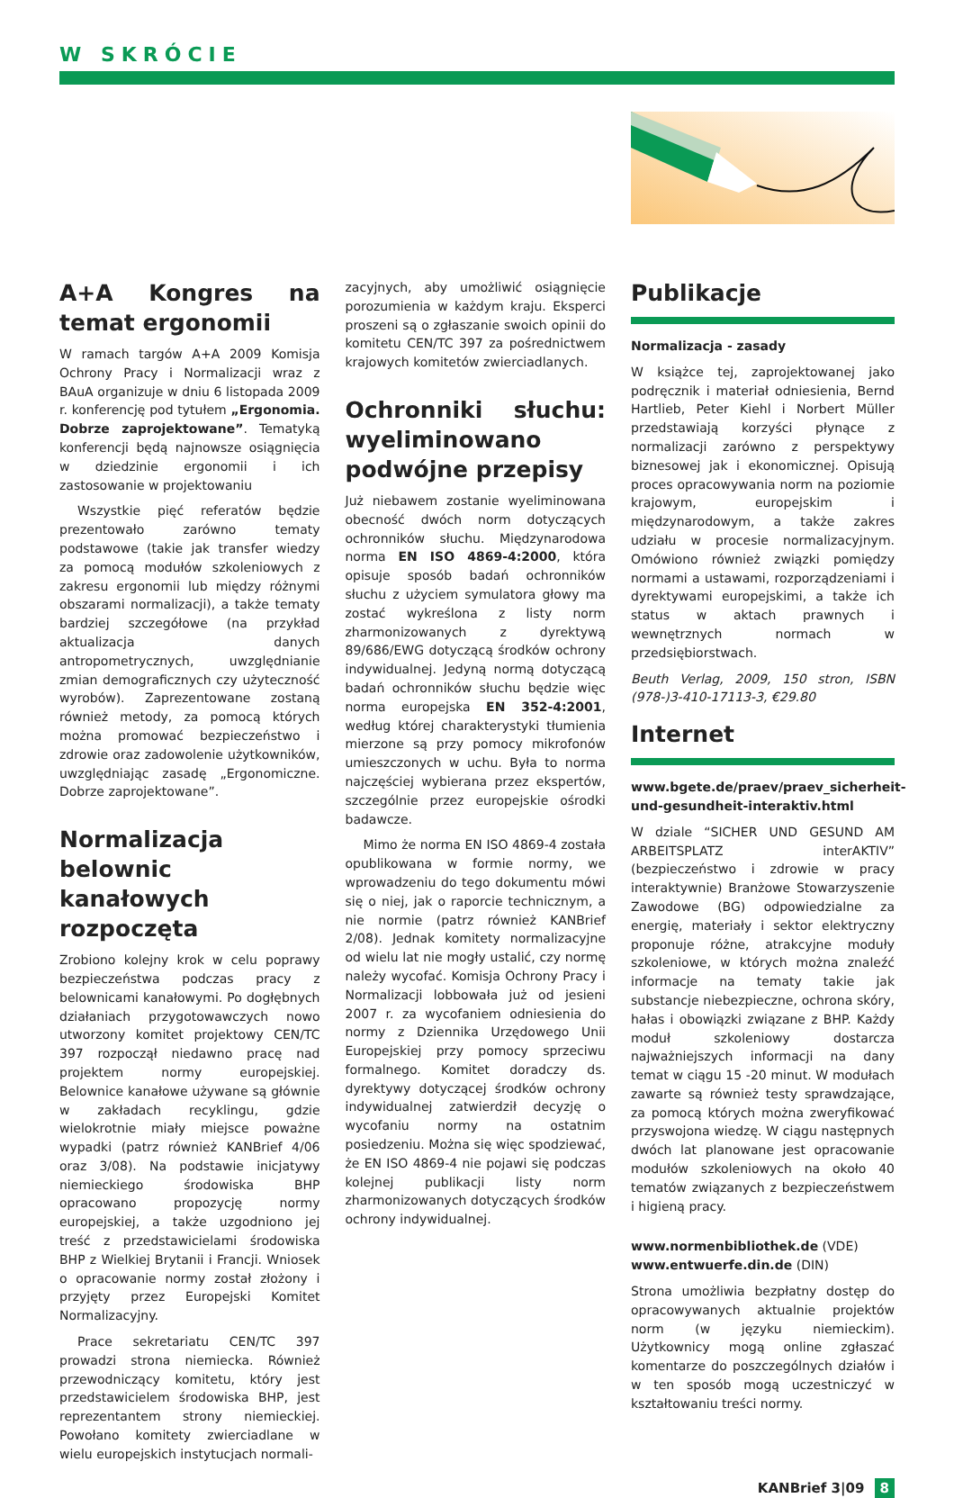W SKRÓCIE
A+A Kongres na temat ergonomii
W ramach targów A+A 2009 Komisja Ochrony Pracy i Normalizacji wraz z BAuA organizuje w dniu 6 listopada 2009 r. konferencję pod tytułem „Ergonomia. Dobrze zaprojektowane”. Tematyką konferencji będą najnowsze osiągnięcia w dziedzinie ergonomii i ich zastosowanie w projektowaniu
Wszystkie pięć referatów będzie prezentowało zarówno tematy podstawowe (takie jak transfer wiedzy za pomocą modułów szkoleniowych z zakresu ergonomii lub między różnymi obszarami normalizacji), a także tematy bardziej szczegółowe (na przykład aktualizacja danych antropometrycznych, uwzględnianie zmian demograficznych czy użyteczność wyrobów). Zaprezentowane zostaną również metody, za pomocą których można promować bezpieczeństwo i zdrowie oraz zadowolenie użytkowników, uwzględniając zasadę „Ergonomiczne. Dobrze zaprojektowane”.
Normalizacja belownic kanałowych rozpoczęta
Zrobiono kolejny krok w celu poprawy bezpieczeństwa podczas pracy z belownicami kanałowymi. Po dogłębnych działaniach przygotowawczych nowo utworzony komitet projektowy CEN/TC 397 rozpoczął niedawno pracę nad projektem normy europejskiej. Belownice kanałowe używane są głównie w zakładach recyklingu, gdzie wielokrotnie miały miejsce poważne wypadki (patrz również KANBrief 4/06 oraz 3/08). Na podstawie inicjatywy niemieckiego środowiska BHP opracowano propozycję normy europejskiej, a także uzgodniono jej treść z przedstawicielami środowiska BHP z Wielkiej Brytanii i Francji. Wniosek o opracowanie normy został złożony i przyjęty przez Europejski Komitet Normalizacyjny.
Prace sekretariatu CEN/TC 397 prowadzi strona niemiecka. Również przewodniczący komitetu, który jest przedstawicielem środowiska BHP, jest reprezentantem strony niemieckiej. Powołano komitety zwierciadlane w wielu europejskich instytucjach normali-
zacyjnych, aby umożliwić osiągnięcie porozumienia w każdym kraju. Eksperci proszeni są o zgłaszanie swoich opinii do komitetu CEN/TC 397 za pośrednictwem krajowych komitetów zwierciadlanych.
Ochronniki słuchu: wyeliminowano podwójne przepisy
Już niebawem zostanie wyeliminowana obecność dwóch norm dotyczących ochronników słuchu. Międzynarodowa norma EN ISO 4869-4:2000, która opisuje sposób badań ochronników słuchu z użyciem symulatora głowy ma zostać wykreślona z listy norm zharmonizowanych z dyrektywą 89/686/EWG dotyczącą środków ochrony indywidualnej. Jedyną normą dotyczącą badań ochronników słuchu będzie więc norma europejska EN 352-4:2001, według której charakterystyki tłumienia mierzone są przy pomocy mikrofonów umieszczonych w uchu. Była to norma najczęściej wybierana przez ekspertów, szczególnie przez europejskie ośrodki badawcze.
Mimo że norma EN ISO 4869-4 została opublikowana w formie normy, we wprowadzeniu do tego dokumentu mówi się o niej, jak o raporcie technicznym, a nie normie (patrz również KANBrief 2/08). Jednak komitety normalizacyjne od wielu lat nie mogły ustalić, czy normę należy wycofać. Komisja Ochrony Pracy i Normalizacji lobbowała już od jesieni 2007 r. za wycofaniem odniesienia do normy z Dziennika Urzędowego Unii Europejskiej przy pomocy sprzeciwu formalnego. Komitet doradczy ds. dyrektywy dotyczącej środków ochrony indywidualnej zatwierdził decyzję o wycofaniu normy na ostatnim posiedzeniu. Można się więc spodziewać, że EN ISO 4869-4 nie pojawi się podczas kolejnej publikacji listy norm zharmonizowanych dotyczących środków ochrony indywidualnej.
Publikacje
Normalizacja - zasady
W książce tej, zaprojektowanej jako podręcznik i materiał odniesienia, Bernd Hartlieb, Peter Kiehl i Norbert Müller przedstawiają korzyści płynące z normalizacji zarówno z perspektywy biznesowej jak i ekonomicznej. Opisują proces opracowywania norm na poziomie krajowym, europejskim i międzynarodowym, a także zakres udziału w procesie normalizacyjnym. Omówiono również związki pomiędzy normami a ustawami, rozporządzeniami i dyrektywami europejskimi, a także ich status w aktach prawnych i wewnętrznych normach w przedsiębiorstwach.
Beuth Verlag, 2009, 150 stron, ISBN (978-)3-410-17113-3, €29.80
Internet
www.bgete.de/praev/praev_sicherheit-und-gesundheit-interaktiv.html
W dziale “SICHER UND GESUND AM ARBEITSPLATZ interAKTIV” (bezpieczeństwo i zdrowie w pracy interaktywnie) Branżowe Stowarzyszenie Zawodowe (BG) odpowiedzialne za energię, materiały i sektor elektryczny proponuje różne, atrakcyjne moduły szkoleniowe, w których można znaleźć informacje na tematy takie jak substancje niebezpieczne, ochrona skóry, hałas i obowiązki związane z BHP. Każdy moduł szkoleniowy dostarcza najważniejszych informacji na dany temat w ciągu 15 -20 minut. W modułach zawarte są również testy sprawdzające, za pomocą których można zweryfikować przyswojona wiedzę. W ciągu następnych dwóch lat planowane jest opracowanie modułów szkoleniowych na około 40 tematów związanych z bezpieczeństwem i higieną pracy.
www.normenbibliothek.de (VDE)
www.entwuerfe.din.de (DIN)
Strona umożliwia bezpłatny dostęp do opracowywanych aktualnie projektów norm (w języku niemieckim). Użytkownicy mogą online zgłaszać komentarze do poszczególnych działów i w ten sposób mogą uczestniczyć w kształtowaniu treści normy.
KANBrief 3|09 8